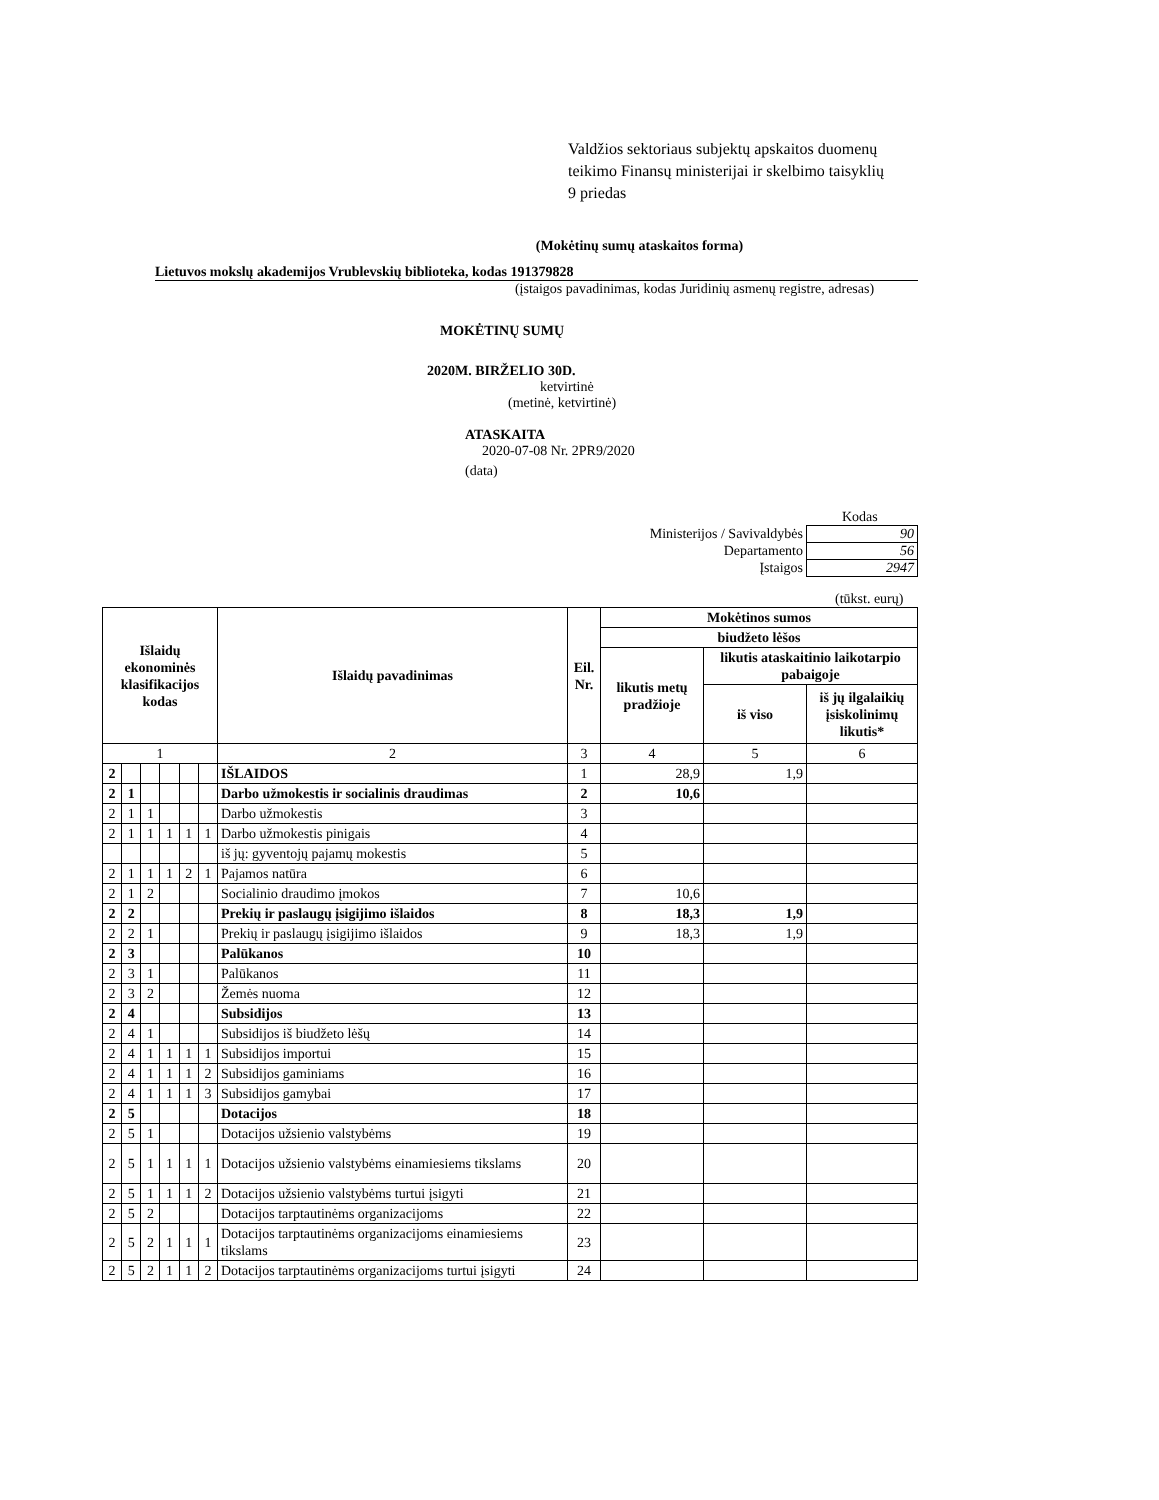Valdžios sektoriaus subjektų apskaitos duomenų
teikimo Finansų ministerijai ir skelbimo taisyklių
9 priedas
(Mokėtinų sumų ataskaitos forma)
Lietuvos mokslų akademijos Vrublevskių biblioteka, kodas 191379828
(įstaigos pavadinimas, kodas Juridinių asmenų registre, adresas)
MOKĖTINŲ SUMŲ
2020M. BIRŽELIO 30D.
ketvirtinė
(metinė, ketvirtinė)
ATASKAITA
2020-07-08 Nr. 2PR9/2020
(data)
Kodas
| Ministerijos / Savivaldybės | 90 |
| Departamento | 56 |
| Įstaigos | 2947 |
(tūkst. eurų)
| Išlaidų ekonominės klasifikacijos kodas | | | | | | Išlaidų pavadinimas | Eil. Nr. | Mokėtinos sumos | | |
| --- | --- | --- | --- | --- | --- | --- | --- | --- | --- | --- |
| | | | | | | | | biudžeto lėšos | | |
| | | | | | | | | likutis metų pradžioje | likutis ataskaitinio laikotarpio pabaigoje | |
| | | | | | | | | | iš viso | iš jų ilgalaikių įsiskolinimų likutis* |
| 1 | | | | | | 2 | 3 | 4 | 5 | 6 |
| 2 | | | | | | IŠLAIDOS | 1 | 28,9 | 1,9 | |
| 2 | 1 | | | | | Darbo užmokestis ir socialinis draudimas | 2 | 10,6 | | |
| 2 | 1 | 1 | | | | Darbo užmokestis | 3 | | | |
| 2 | 1 | 1 | 1 | 1 | 1 | Darbo užmokestis pinigais | 4 | | | |
| | | | | | | iš jų: gyventojų pajamų mokestis | 5 | | | |
| 2 | 1 | 1 | 1 | 2 | 1 | Pajamos natūra | 6 | | | |
| 2 | 1 | 2 | | | | Socialinio draudimo įmokos | 7 | 10,6 | | |
| 2 | 2 | | | | | Prekių ir paslaugų įsigijimo išlaidos | 8 | 18,3 | 1,9 | |
| 2 | 2 | 1 | | | | Prekių ir paslaugų įsigijimo išlaidos | 9 | 18,3 | 1,9 | |
| 2 | 3 | | | | | Palūkanos | 10 | | | |
| 2 | 3 | 1 | | | | Palūkanos | 11 | | | |
| 2 | 3 | 2 | | | | Žemės nuoma | 12 | | | |
| 2 | 4 | | | | | Subsidijos | 13 | | | |
| 2 | 4 | 1 | | | | Subsidijos iš biudžeto lėšų | 14 | | | |
| 2 | 4 | 1 | 1 | 1 | 1 | Subsidijos importui | 15 | | | |
| 2 | 4 | 1 | 1 | 1 | 2 | Subsidijos gaminiams | 16 | | | |
| 2 | 4 | 1 | 1 | 1 | 3 | Subsidijos gamybai | 17 | | | |
| 2 | 5 | | | | | Dotacijos | 18 | | | |
| 2 | 5 | 1 | | | | Dotacijos užsienio valstybėms | 19 | | | |
| 2 | 5 | 1 | 1 | 1 | 1 | Dotacijos užsienio valstybėms einamiesiems tikslams | 20 | | | |
| 2 | 5 | 1 | 1 | 1 | 2 | Dotacijos užsienio valstybėms turtui įsigyti | 21 | | | |
| 2 | 5 | 2 | | | | Dotacijos tarptautinėms organizacijoms | 22 | | | |
| 2 | 5 | 2 | 1 | 1 | 1 | Dotacijos tarptautinėms organizacijoms einamiesiems tikslams | 23 | | | |
| 2 | 5 | 2 | 1 | 1 | 2 | Dotacijos tarptautinėms organizacijoms turtui įsigyti | 24 | | | |